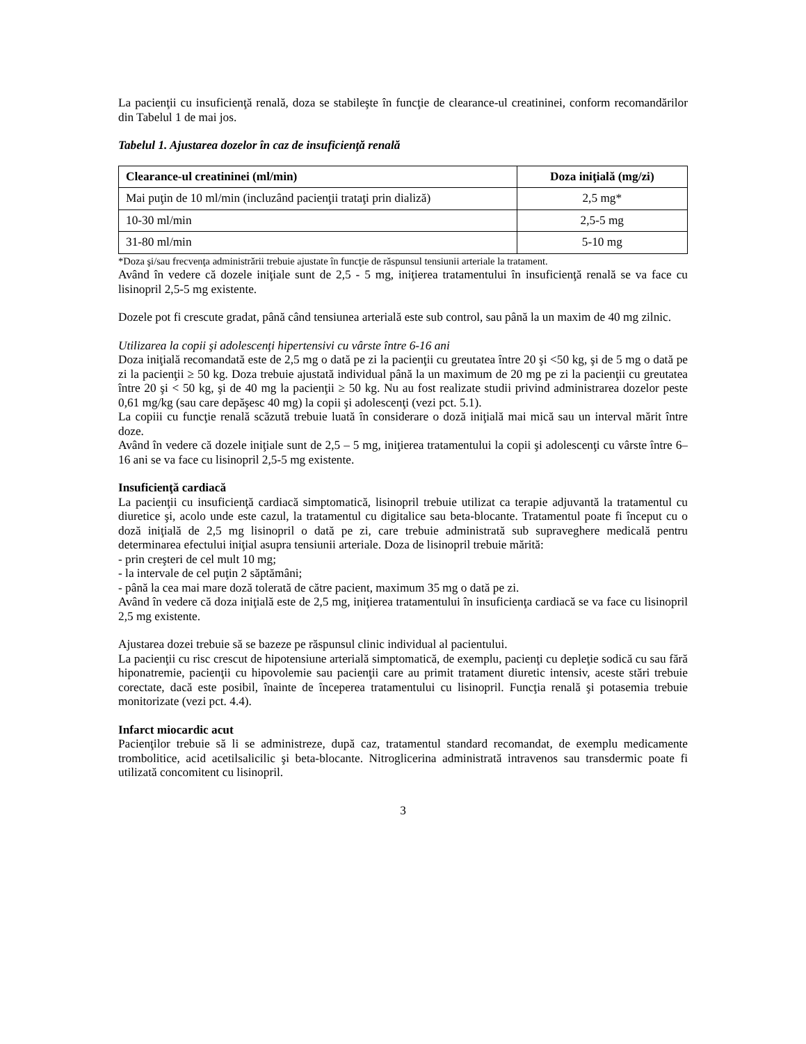La pacienţii cu insuficienţă renală, doza se stabileşte în funcţie de clearance-ul creatininei, conform recomandărilor din Tabelul 1 de mai jos.
Tabelul 1. Ajustarea dozelor în caz de insuficienţă renală
| Clearance-ul creatininei (ml/min) | Doza iniţială (mg/zi) |
| --- | --- |
| Mai puţin de 10 ml/min (incluzând pacienţii trataţi prin dializă) | 2,5 mg* |
| 10-30 ml/min | 2,5-5 mg |
| 31-80 ml/min | 5-10 mg |
*Doza şi/sau frecvenţa administrării trebuie ajustate în funcţie de răspunsul tensiunii arteriale la tratament.
Având în vedere că dozele iniţiale sunt de 2,5 - 5 mg, iniţierea tratamentului în insuficienţă renală se va face cu lisinopril 2,5-5 mg existente.
Dozele pot fi crescute gradat, până când tensiunea arterială este sub control, sau până la un maxim de 40 mg zilnic.
Utilizarea la copii şi adolescenţi hipertensivi cu vârste între 6-16 ani
Doza iniţială recomandată este de 2,5 mg o dată pe zi la pacienţii cu greutatea între 20 şi <50 kg, şi de 5 mg o dată pe zi la pacienţii ≥ 50 kg. Doza trebuie ajustată individual până la un maximum de 20 mg pe zi la pacienţii cu greutatea între 20 şi < 50 kg, şi de 40 mg la pacienţii ≥ 50 kg. Nu au fost realizate studii privind administrarea dozelor peste 0,61 mg/kg (sau care depăşesc 40 mg) la copii şi adolescenţi (vezi pct. 5.1).
La copiii cu funcţie renală scăzută trebuie luată în considerare o doză iniţială mai mică sau un interval mărit între doze.
Având în vedere că dozele iniţiale sunt de 2,5 – 5 mg, iniţierea tratamentului la copii şi adolescenţi cu vârste între 6–16 ani se va face cu lisinopril 2,5-5 mg existente.
Insuficienţă cardiacă
La pacienţii cu insuficienţă cardiacă simptomatică, lisinopril trebuie utilizat ca terapie adjuvantă la tratamentul cu diuretice şi, acolo unde este cazul, la tratamentul cu digitalice sau beta-blocante. Tratamentul poate fi început cu o doză iniţială de 2,5 mg lisinopril o dată pe zi, care trebuie administrată sub supraveghere medicală pentru determinarea efectului iniţial asupra tensiunii arteriale. Doza de lisinopril trebuie mărită:
- prin creşteri de cel mult 10 mg;
- la intervale de cel puţin 2 săptămâni;
- până la cea mai mare doză tolerată de către pacient, maximum 35 mg o dată pe zi.
Având în vedere că doza iniţială este de 2,5 mg, iniţierea tratamentului în insuficienţa cardiacă se va face cu lisinopril 2,5 mg existente.
Ajustarea dozei trebuie să se bazeze pe răspunsul clinic individual al pacientului.
La pacienţii cu risc crescut de hipotensiune arterială simptomatică, de exemplu, pacienţi cu depleţie sodică cu sau fără hiponatremie, pacienţii cu hipovolemie sau pacienţii care au primit tratament diuretic intensiv, aceste stări trebuie corectate, dacă este posibil, înainte de începerea tratamentului cu lisinopril. Funcţia renală şi potasemia trebuie monitorizate (vezi pct. 4.4).
Infarct miocardic acut
Pacienţilor trebuie să li se administreze, după caz, tratamentul standard recomandat, de exemplu medicamente trombolitice, acid acetilsalicilic şi beta-blocante. Nitroglicerina administrată intravenos sau transdermic poate fi utilizată concomitent cu lisinopril.
3